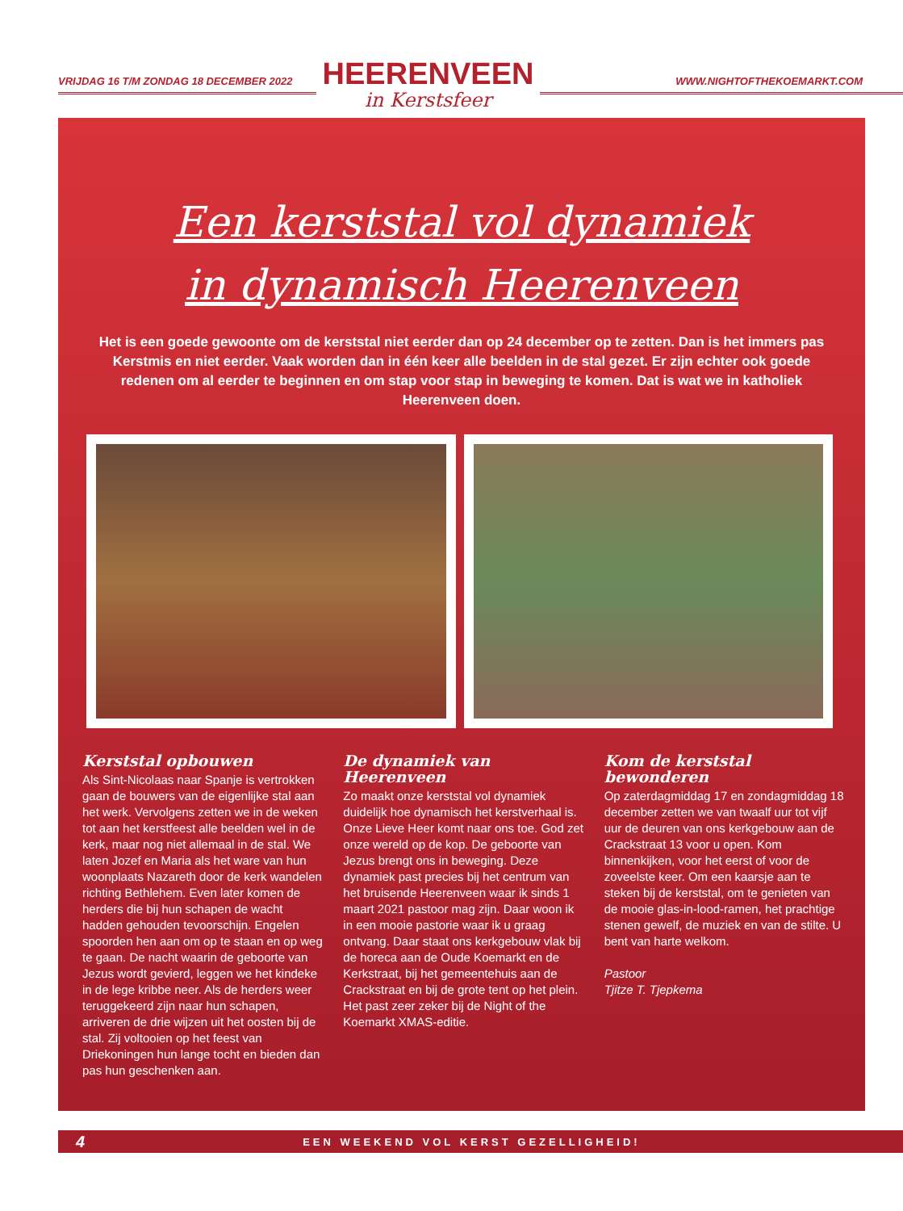VRIJDAG 16 T/M ZONDAG 18 DECEMBER 2022
HEERENVEEN
in Kerstsfeer
WWW.NIGHTOFTHEKOEMARKT.COM
Een kerststal vol dynamiek
in dynamisch Heerenveen
Het is een goede gewoonte om de kerststal niet eerder dan op 24 december op te zetten. Dan is het immers pas Kerstmis en niet eerder. Vaak worden dan in één keer alle beelden in de stal gezet. Er zijn echter ook goede redenen om al eerder te beginnen en om stap voor stap in beweging te komen. Dat is wat we in katholiek Heerenveen doen.
Kerststal opbouwen
Als Sint-Nicolaas naar Spanje is vertrokken gaan de bouwers van de eigenlijke stal aan het werk. Vervolgens zetten we in de weken tot aan het kerstfeest alle beelden wel in de kerk, maar nog niet allemaal in de stal. We laten Jozef en Maria als het ware van hun woonplaats Nazareth door de kerk wandelen richting Bethlehem. Even later komen de herders die bij hun schapen de wacht hadden gehouden tevoorschijn. Engelen spoorden hen aan om op te staan en op weg te gaan. De nacht waarin de geboorte van Jezus wordt gevierd, leggen we het kindeke in de lege kribbe neer. Als de herders weer teruggekeerd zijn naar hun schapen, arriveren de drie wijzen uit het oosten bij de stal. Zij voltooien op het feest van Driekoningen hun lange tocht en bieden dan pas hun geschenken aan.
De dynamiek van Heerenveen
Zo maakt onze kerststal vol dynamiek duidelijk hoe dynamisch het kerstverhaal is. Onze Lieve Heer komt naar ons toe. God zet onze wereld op de kop. De geboorte van Jezus brengt ons in beweging. Deze dynamiek past precies bij het centrum van het bruisende Heerenveen waar ik sinds 1 maart 2021 pastoor mag zijn. Daar woon ik in een mooie pastorie waar ik u graag ontvang. Daar staat ons kerkgebouw vlak bij de horeca aan de Oude Koemarkt en de Kerkstraat, bij het gemeentehuis aan de Crackstraat en bij de grote tent op het plein. Het past zeer zeker bij de Night of the Koemarkt XMAS-editie.
Kom de kerststal bewonderen
Op zaterdagmiddag 17 en zondagmiddag 18 december zetten we van twaalf uur tot vijf uur de deuren van ons kerkgebouw aan de Crackstraat 13 voor u open. Kom binnenkijken, voor het eerst of voor de zoveelste keer. Om een kaarsje aan te steken bij de kerststal, om te genieten van de mooie glas-in-lood-ramen, het prachtige stenen gewelf, de muziek en van de stilte. U bent van harte welkom.
Pastoor
Tjitze T. Tjepkema
4 EEN WEEKEND VOL KERST GEZELLIGHEID!